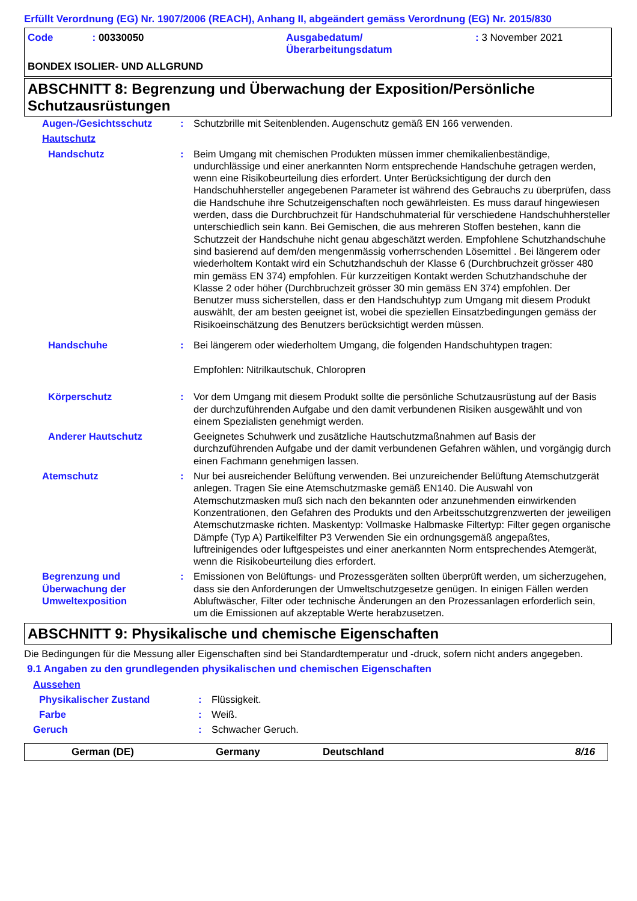Erfüllt Verordnung (EG) Nr. 1907/2006 (REACH), Anhang II, abgeändert gemäss Verordnung (EG) Nr. 2015/830
Code: 00330050 Ausgabedatum/
Überarbeitungsdatum
: 3 November 2021
BONDEX ISOLIER- UND ALLGRUND
ABSCHNITT 8: Begrenzung und Überwachung der Exposition/Persönliche Schutzausrüstungen
| Augen-/Gesichtsschutz | : | Schutzbrille mit Seitenblenden. Augenschutz gemäß EN 166 verwenden. |
| Hautschutz | | |
| Handschutz | : | Beim Umgang mit chemischen Produkten müssen immer chemikalienbeständige, undurchlässige und einer anerkannten Norm entsprechende Handschuhe getragen werden, wenn eine Risikobeurteilung dies erfordert. Unter Berücksichtigung der durch den Handschuhhersteller angegebenen Parameter ist während des Gebrauchs zu überprüfen, dass die Handschuhe ihre Schutzeigenschaften noch gewährleisten. Es muss darauf hingewiesen werden, dass die Durchbruchzeit für Handschuhmaterial für verschiedene Handschuhhersteller unterschiedlich sein kann. Bei Gemischen, die aus mehreren Stoffen bestehen, kann die Schutzzeit der Handschuhe nicht genau abgeschätzt werden. Empfohlene Schutzhandschuhe sind basierend auf dem/den mengenmässig vorherrschenden Lösemittel . Bei längerem oder wiederholtem Kontakt wird ein Schutzhandschuh der Klasse 6 (Durchbruchzeit grösser 480 min gemäss EN 374) empfohlen. Für kurzzeitigen Kontakt werden Schutzhandschuhe der Klasse 2 oder höher (Durchbruchzeit grösser 30 min gemäss EN 374) empfohlen. Der Benutzer muss sicherstellen, dass er den Handschuhtyp zum Umgang mit diesem Produkt auswählt, der am besten geeignet ist, wobei die speziellen Einsatzbedingungen gemäss der Risikoeinschätzung des Benutzers berücksichtigt werden müssen. |
| Handschuhe | : | Bei längerem oder wiederholtem Umgang, die folgenden Handschuhtypen tragen: Empfohlen: Nitrilkautschuk, Chloropren |
| Körperschutz | : | Vor dem Umgang mit diesem Produkt sollte die persönliche Schutzausrüstung auf der Basis der durchzuführenden Aufgabe und den damit verbundenen Risiken ausgewählt und von einem Spezialisten genehmigt werden. |
| Anderer Hautschutz | | Geeignetes Schuhwerk und zusätzliche Hautschutzmaßnahmen auf Basis der durchzuführenden Aufgabe und der damit verbundenen Gefahren wählen, und vorgängig durch einen Fachmann genehmigen lassen. |
| Atemschutz | : | Nur bei ausreichender Belüftung verwenden. Bei unzureichender Belüftung Atemschutzgerät anlegen. Tragen Sie eine Atemschutzmaske gemäß EN140. Die Auswahl von Atemschutzmasken muß sich nach den bekannten oder anzunehmenden einwirkenden Konzentrationen, den Gefahren des Produkts und den Arbeitsschutzgrenzwerten der jeweiligen Atemschutzmaske richten. Maskentyp: Vollmaske Halbmaske Filtertyp: Filter gegen organische Dämpfe (Typ A) Partikelfilter P3 Verwenden Sie ein ordnungsgemäß angepaßtes, luftreinigendes oder luftgespeistes und einer anerkannten Norm entsprechendes Atemgerät, wenn die Risikobeurteilung dies erfordert. |
| Begrenzung und Überwachung der Umweltexposition | : | Emissionen von Belüftungs- und Prozessgeräten sollten überprüft werden, um sicherzugehen, dass sie den Anforderungen der Umweltschutzgesetze genügen. In einigen Fällen werden Abluftwäscher, Filter oder technische Änderungen an den Prozessanlagen erforderlich sein, um die Emissionen auf akzeptable Werte herabzusetzen. |
ABSCHNITT 9: Physikalische und chemische Eigenschaften
Die Bedingungen für die Messung aller Eigenschaften sind bei Standardtemperatur und -druck, sofern nicht anders angegeben.
9.1 Angaben zu den grundlegenden physikalischen und chemischen Eigenschaften
| Aussehen | | |
| Physikalischer Zustand | : | Flüssigkeit. |
| Farbe | : | Weiß. |
| Geruch | : | Schwacher Geruch. |
German (DE) Germany Deutschland 8/16